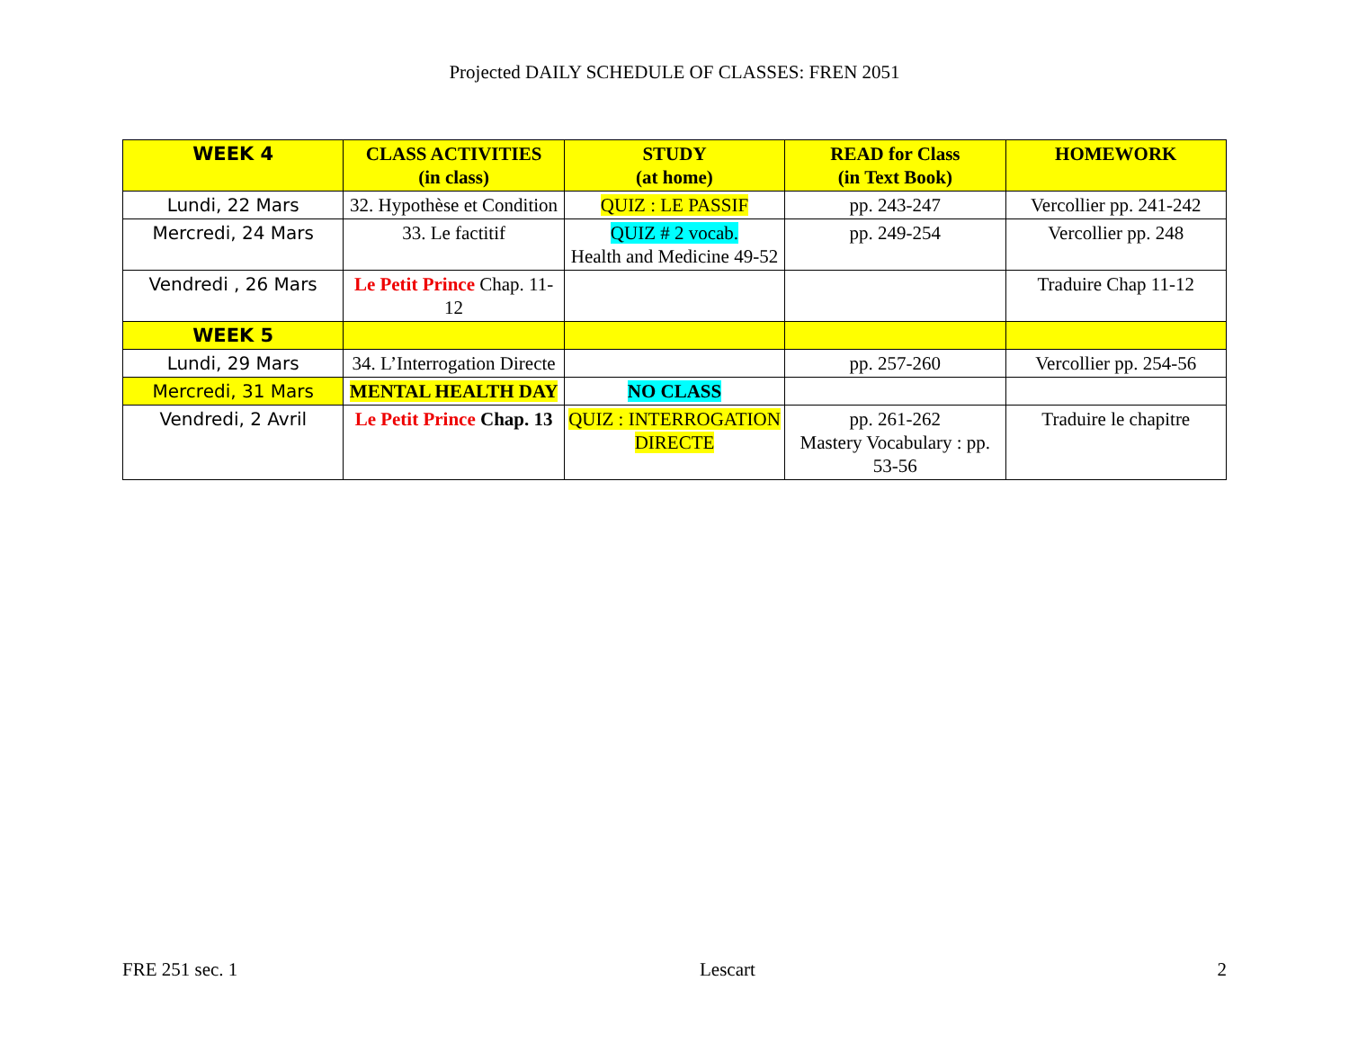Projected DAILY SCHEDULE OF CLASSES: FREN 2051
| WEEK 4 | CLASS ACTIVITIES (in class) | STUDY (at home) | READ for Class (in Text Book) | HOMEWORK |
| --- | --- | --- | --- | --- |
| Lundi, 22 Mars | 32. Hypothèse et Condition | QUIZ : LE PASSIF | pp. 243-247 | Vercollier pp. 241-242 |
| Mercredi, 24 Mars | 33. Le factitif | QUIZ # 2 vocab. Health and Medicine 49-52 | pp. 249-254 | Vercollier pp. 248 |
| Vendredi , 26 Mars | Le Petit Prince Chap. 11-12 | | | Traduire Chap 11-12 |
| WEEK 5 | | | | |
| Lundi, 29 Mars | 34. L’Interrogation Directe | | pp. 257-260 | Vercollier pp. 254-56 |
| Mercredi, 31 Mars | MENTAL HEALTH DAY | NO CLASS | | |
| Vendredi, 2 Avril | Le Petit Prince Chap. 13 | QUIZ : INTERROGATION DIRECTE | pp. 261-262 Mastery Vocabulary : pp. 53-56 | Traduire le chapitre |
FRE 251 sec. 1 Lescart 2